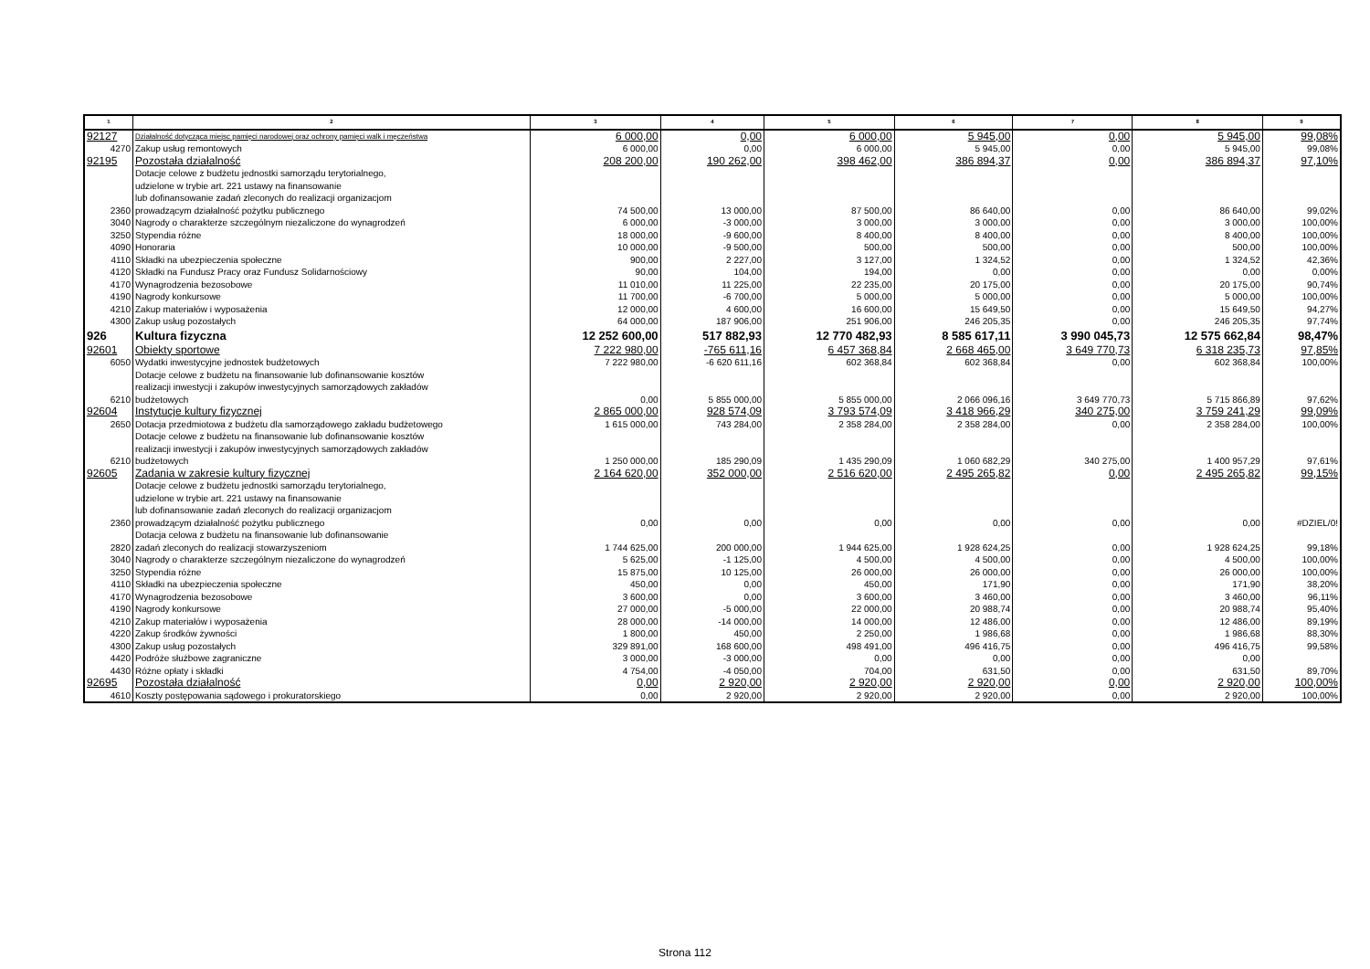| 1 | 2 | 3 | 4 | 5 | 6 | 7 | 8 | 9 |
| --- | --- | --- | --- | --- | --- | --- | --- | --- |
| 92127 | Działalność dotycząca miejsc pamięci narodowej oraz ochrony pamięci walk i męczeństwa | 6 000,00 | 0,00 | 6 000,00 | 5 945,00 | 0,00 | 5 945,00 | 99,08% |
| 4270 | Zakup usług remontowych | 6 000,00 | 0,00 | 6 000,00 | 5 945,00 | 0,00 | 5 945,00 | 99,08% |
| 92195 | Pozostała działalność | 208 200,00 | 190 262,00 | 398 462,00 | 386 894,37 | 0,00 | 386 894,37 | 97,10% |
| 2360 | Dotacje celowe z budżetu jednostki samorządu terytorialnego, udzielone w trybie art. 221 ustawy na finansowanie lub dofinansowanie zadań zleconych do realizacji organizacjom prowadzącym działalność pożytku publicznego | 74 500,00 | 13 000,00 | 87 500,00 | 86 640,00 | 0,00 | 86 640,00 | 99,02% |
| 3040 | Nagrody o charakterze szczególnym niezaliczone do wynagrodzeń | 6 000,00 | -3 000,00 | 3 000,00 | 3 000,00 | 0,00 | 3 000,00 | 100,00% |
| 3250 | Stypendia różne | 18 000,00 | -9 600,00 | 8 400,00 | 8 400,00 | 0,00 | 8 400,00 | 100,00% |
| 4090 | Honoraria | 10 000,00 | -9 500,00 | 500,00 | 500,00 | 0,00 | 500,00 | 100,00% |
| 4110 | Składki na ubezpieczenia społeczne | 900,00 | 2 227,00 | 3 127,00 | 1 324,52 | 0,00 | 1 324,52 | 42,36% |
| 4120 | Składki na Fundusz Pracy oraz Fundusz Solidarnościowy | 90,00 | 104,00 | 194,00 | 0,00 | 0,00 | 0,00 | 0,00% |
| 4170 | Wynagrodzenia bezosobowe | 11 010,00 | 11 225,00 | 22 235,00 | 20 175,00 | 0,00 | 20 175,00 | 90,74% |
| 4190 | Nagrody konkursowe | 11 700,00 | -6 700,00 | 5 000,00 | 5 000,00 | 0,00 | 5 000,00 | 100,00% |
| 4210 | Zakup materiałów i wyposażenia | 12 000,00 | 4 600,00 | 16 600,00 | 15 649,50 | 0,00 | 15 649,50 | 94,27% |
| 4300 | Zakup usług pozostałych | 64 000,00 | 187 906,00 | 251 906,00 | 246 205,35 | 0,00 | 246 205,35 | 97,74% |
| 926 | Kultura fizyczna | 12 252 600,00 | 517 882,93 | 12 770 482,93 | 8 585 617,11 | 3 990 045,73 | 12 575 662,84 | 98,47% |
| 92601 | Obiekty sportowe | 7 222 980,00 | -765 611,16 | 6 457 368,84 | 2 668 465,00 | 3 649 770,73 | 6 318 235,73 | 97,85% |
| 6050 | Wydatki inwestycyjne jednostek budżetowych | 7 222 980,00 | -6 620 611,16 | 602 368,84 | 602 368,84 | 0,00 | 602 368,84 | 100,00% |
| 6210 | Dotacje celowe z budżetu na finansowanie lub dofinansowanie kosztów realizacji inwestycji i zakupów inwestycyjnych samorządowych zakładów budżetowych | 0,00 | 5 855 000,00 | 5 855 000,00 | 2 066 096,16 | 3 649 770,73 | 5 715 866,89 | 97,62% |
| 92604 | Instytucje kultury fizycznej | 2 865 000,00 | 928 574,09 | 3 793 574,09 | 3 418 966,29 | 340 275,00 | 3 759 241,29 | 99,09% |
| 2650 | Dotacja przedmiotowa z budżetu dla samorządowego zakładu budżetowego | 1 615 000,00 | 743 284,00 | 2 358 284,00 | 2 358 284,00 | 0,00 | 2 358 284,00 | 100,00% |
| 6210 | Dotacje celowe z budżetu na finansowanie lub dofinansowanie kosztów realizacji inwestycji i zakupów inwestycyjnych samorządowych zakładów budżetowych | 1 250 000,00 | 185 290,09 | 1 435 290,09 | 1 060 682,29 | 340 275,00 | 1 400 957,29 | 97,61% |
| 92605 | Zadania w zakresie kultury fizycznej | 2 164 620,00 | 352 000,00 | 2 516 620,00 | 2 495 265,82 | 0,00 | 2 495 265,82 | 99,15% |
| 2360 | Dotacje celowe z budżetu jednostki samorządu terytorialnego, udzielone w trybie art. 221 ustawy na finansowanie lub dofinansowanie zadań zleconych do realizacji organizacjom prowadzącym działalność pożytku publicznego | 0,00 | 0,00 | 0,00 | 0,00 | 0,00 | 0,00 | #DZIEL/0! |
| 2820 | Dotacja celowa z budżetu na finansowanie lub dofinansowanie zadań zleconych do realizacji stowarzyszeniom | 1 744 625,00 | 200 000,00 | 1 944 625,00 | 1 928 624,25 | 0,00 | 1 928 624,25 | 99,18% |
| 3040 | Nagrody o charakterze szczególnym niezaliczone do wynagrodzeń | 5 625,00 | -1 125,00 | 4 500,00 | 4 500,00 | 0,00 | 4 500,00 | 100,00% |
| 3250 | Stypendia różne | 15 875,00 | 10 125,00 | 26 000,00 | 26 000,00 | 0,00 | 26 000,00 | 100,00% |
| 4110 | Składki na ubezpieczenia społeczne | 450,00 | 0,00 | 450,00 | 171,90 | 0,00 | 171,90 | 38,20% |
| 4170 | Wynagrodzenia bezosobowe | 3 600,00 | 0,00 | 3 600,00 | 3 460,00 | 0,00 | 3 460,00 | 96,11% |
| 4190 | Nagrody konkursowe | 27 000,00 | -5 000,00 | 22 000,00 | 20 988,74 | 0,00 | 20 988,74 | 95,40% |
| 4210 | Zakup materiałów i wyposażenia | 28 000,00 | -14 000,00 | 14 000,00 | 12 486,00 | 0,00 | 12 486,00 | 89,19% |
| 4220 | Zakup środków żywności | 1 800,00 | 450,00 | 2 250,00 | 1 986,68 | 0,00 | 1 986,68 | 88,30% |
| 4300 | Zakup usług pozostałych | 329 891,00 | 168 600,00 | 498 491,00 | 496 416,75 | 0,00 | 496 416,75 | 99,58% |
| 4420 | Podróże służbowe zagraniczne | 3 000,00 | -3 000,00 | 0,00 | 0,00 | 0,00 | 0,00 | |
| 4430 | Różne opłaty i składki | 4 754,00 | -4 050,00 | 704,00 | 631,50 | 0,00 | 631,50 | 89,70% |
| 92695 | Pozostała działalność | 0,00 | 2 920,00 | 2 920,00 | 2 920,00 | 0,00 | 2 920,00 | 100,00% |
| 4610 | Koszty postępowania sądowego i prokuratorskiego | 0,00 | 2 920,00 | 2 920,00 | 2 920,00 | 0,00 | 2 920,00 | 100,00% |
Strona 112